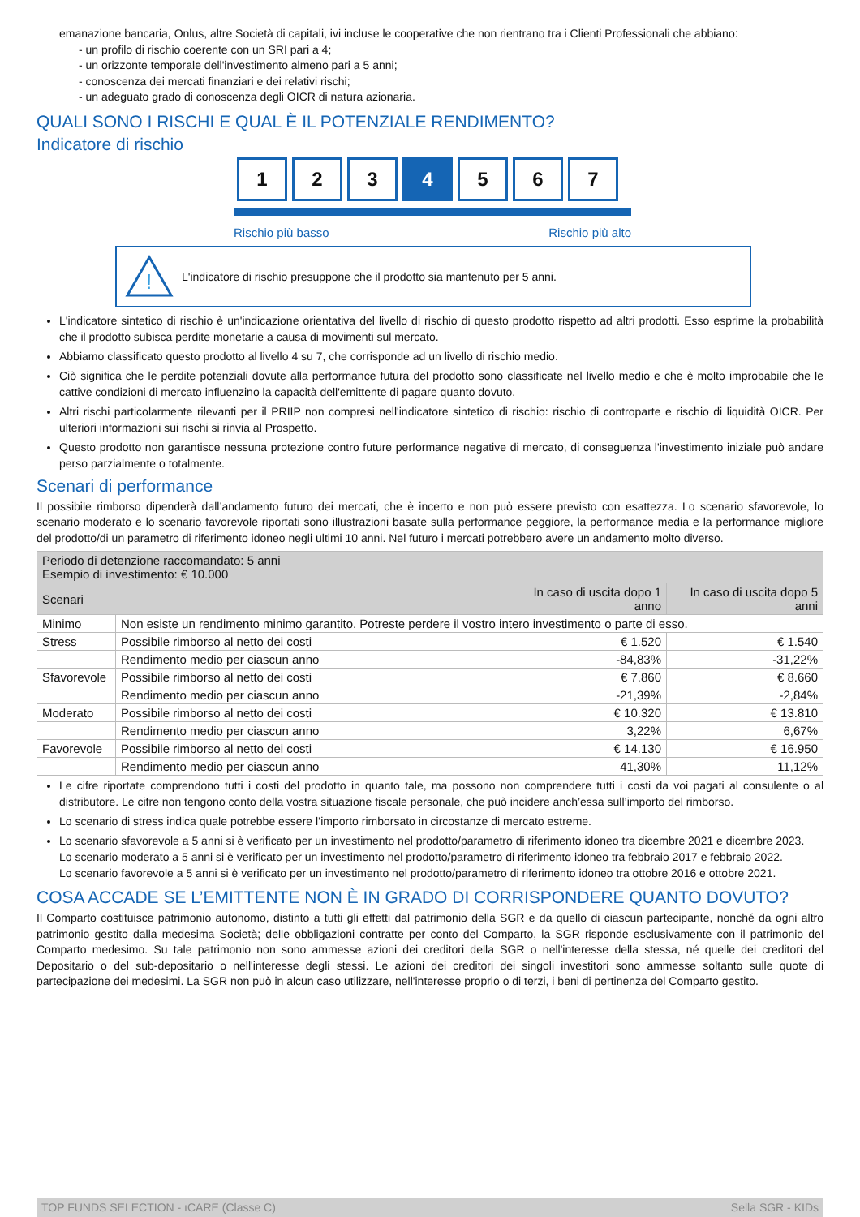emanazione bancaria, Onlus, altre Società di capitali, ivi incluse le cooperative che non rientrano tra i Clienti Professionali che abbiano:
- un profilo di rischio coerente con un SRI pari a 4;
- un orizzonte temporale dell'investimento almeno pari a 5 anni;
- conoscenza dei mercati finanziari e dei relativi rischi;
- un adeguato grado di conoscenza degli OICR di natura azionaria.
QUALI SONO I RISCHI E QUAL È IL POTENZIALE RENDIMENTO?
Indicatore di rischio
1 2 3 4 5 6 7
Rischio più basso Rischio più alto
!
L'indicatore di rischio presuppone che il prodotto sia mantenuto per 5 anni.
L'indicatore sintetico di rischio è un'indicazione orientativa del livello di rischio di questo prodotto rispetto ad altri prodotti. Esso esprime la probabilità che il prodotto subisca perdite monetarie a causa di movimenti sul mercato.
Abbiamo classificato questo prodotto al livello 4 su 7, che corrisponde ad un livello di rischio medio.
Ciò significa che le perdite potenziali dovute alla performance futura del prodotto sono classificate nel livello medio e che è molto improbabile che le cattive condizioni di mercato influenzino la capacità dell'emittente di pagare quanto dovuto.
Altri rischi particolarmente rilevanti per il PRIIP non compresi nell'indicatore sintetico di rischio: rischio di controparte e rischio di liquidità OICR. Per ulteriori informazioni sui rischi si rinvia al Prospetto.
Questo prodotto non garantisce nessuna protezione contro future performance negative di mercato, di conseguenza l'investimento iniziale può andare perso parzialmente o totalmente.
Scenari di performance
Il possibile rimborso dipenderà dall’andamento futuro dei mercati, che è incerto e non può essere previsto con esattezza. Lo scenario sfavorevole, lo scenario moderato e lo scenario favorevole riportati sono illustrazioni basate sulla performance peggiore, la performance media e la performance migliore del prodotto/di un parametro di riferimento idoneo negli ultimi 10 anni. Nel futuro i mercati potrebbero avere un andamento molto diverso.
| Periodo di detenzione raccomandato: 5 anni Esempio di investimento: € 10.000 | | | |
| --- | --- | --- | --- |
| Scenari | | In caso di uscita dopo 1 anno | In caso di uscita dopo 5 anni |
| Minimo | Non esiste un rendimento minimo garantito. Potreste perdere il vostro intero investimento o parte di esso. | | |
| Stress | Possibile rimborso al netto dei costi | € 1.520 | € 1.540 |
| | Rendimento medio per ciascun anno | -84,83% | -31,22% |
| Sfavorevole | Possibile rimborso al netto dei costi | € 7.860 | € 8.660 |
| | Rendimento medio per ciascun anno | -21,39% | -2,84% |
| Moderato | Possibile rimborso al netto dei costi | € 10.320 | € 13.810 |
| | Rendimento medio per ciascun anno | 3,22% | 6,67% |
| Favorevole | Possibile rimborso al netto dei costi | € 14.130 | € 16.950 |
| | Rendimento medio per ciascun anno | 41,30% | 11,12% |
Le cifre riportate comprendono tutti i costi del prodotto in quanto tale, ma possono non comprendere tutti i costi da voi pagati al consulente o al distributore. Le cifre non tengono conto della vostra situazione fiscale personale, che può incidere anch’essa sull’importo del rimborso.
Lo scenario di stress indica quale potrebbe essere l’importo rimborsato in circostanze di mercato estreme.
Lo scenario sfavorevole a 5 anni si è verificato per un investimento nel prodotto/parametro di riferimento idoneo tra dicembre 2021 e dicembre 2023.
Lo scenario moderato a 5 anni si è verificato per un investimento nel prodotto/parametro di riferimento idoneo tra febbraio 2017 e febbraio 2022.
Lo scenario favorevole a 5 anni si è verificato per un investimento nel prodotto/parametro di riferimento idoneo tra ottobre 2016 e ottobre 2021.
COSA ACCADE SE L’EMITTENTE NON È IN GRADO DI CORRISPONDERE QUANTO DOVUTO?
Il Comparto costituisce patrimonio autonomo, distinto a tutti gli effetti dal patrimonio della SGR e da quello di ciascun partecipante, nonché da ogni altro patrimonio gestito dalla medesima Società; delle obbligazioni contratte per conto del Comparto, la SGR risponde esclusivamente con il patrimonio del Comparto medesimo. Su tale patrimonio non sono ammesse azioni dei creditori della SGR o nell'interesse della stessa, né quelle dei creditori del Depositario o del sub-depositario o nell'interesse degli stessi. Le azioni dei creditori dei singoli investitori sono ammesse soltanto sulle quote di partecipazione dei medesimi. La SGR non può in alcun caso utilizzare, nell'interesse proprio o di terzi, i beni di pertinenza del Comparto gestito.
TOP FUNDS SELECTION - ıCARE (Classe C) Sella SGR - KIDs